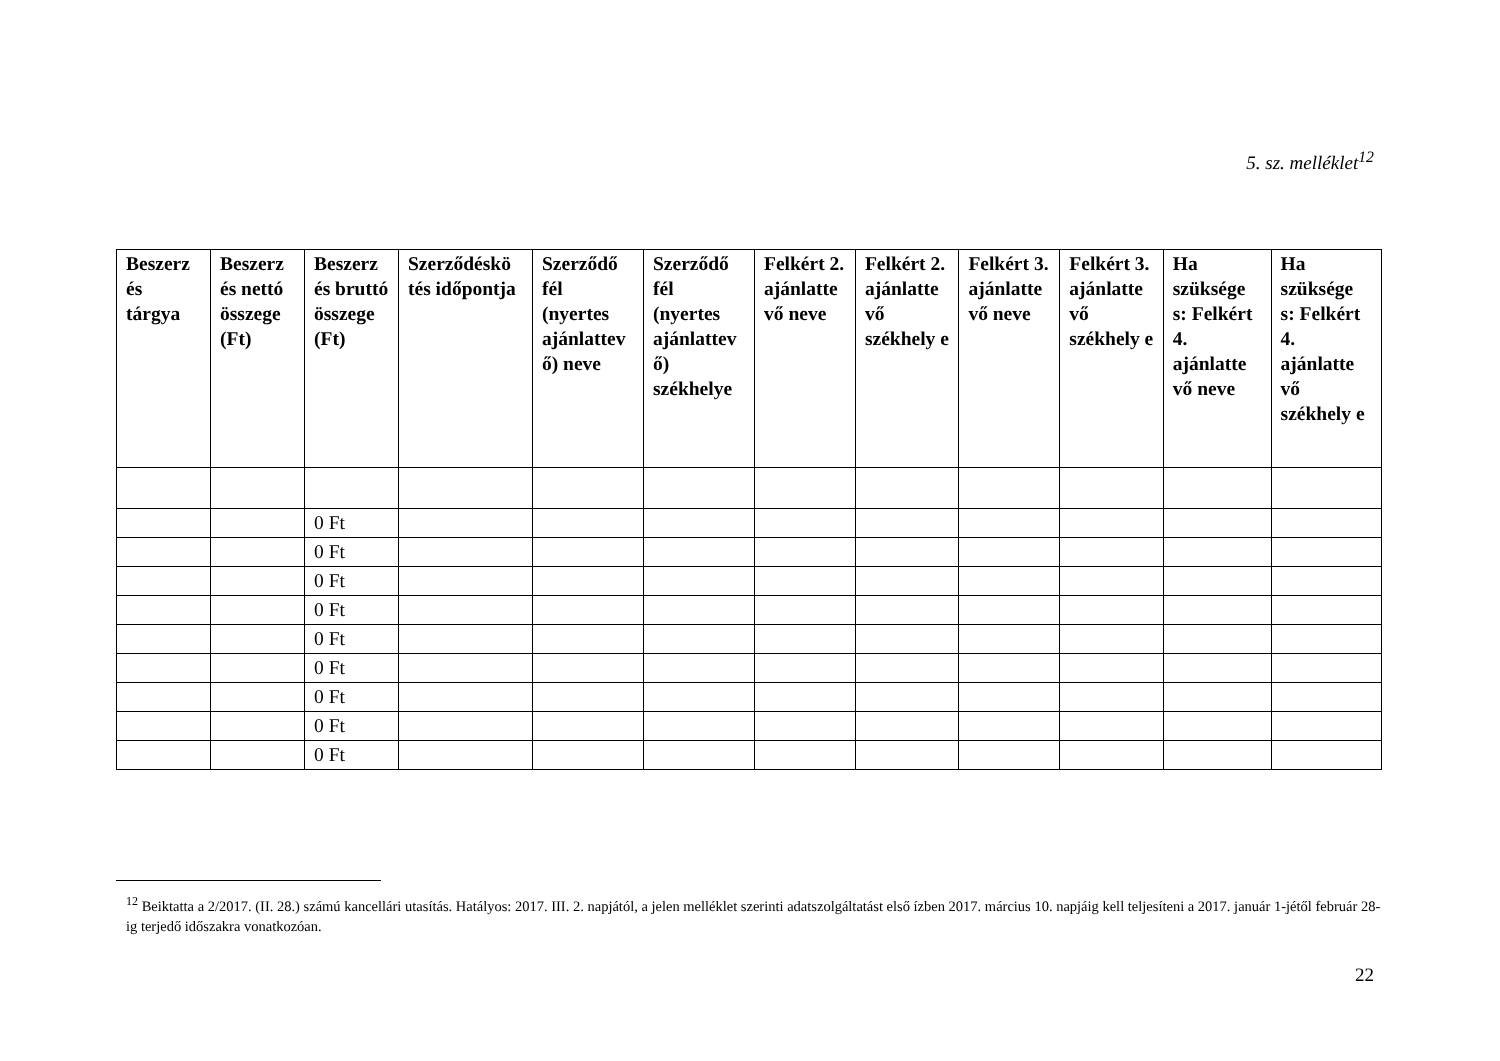5. sz. melléklet<sup>12</sup>
| Beszerz és tárgya | Beszerz és nettó összege (Ft) | Beszerz és bruttó összege (Ft) | Szerződéskö tés időpontja | Szerződő fél (nyertes ajánlattev ő) neve | Szerződő fél (nyertes ajánlattev ő) székhelye | Felkért 2. ajánlatte vő neve | Felkért 2. ajánlatte vő székhely e | Felkért 3. ajánlatte vő neve | Felkért 3. ajánlatte vő székhely e | Ha szüksége s: Felkért 4. ajánlatte vő neve | Ha szüksége s: Felkért 4. ajánlatte vő székhely e |
| --- | --- | --- | --- | --- | --- | --- | --- | --- | --- | --- | --- |
| | | 0 Ft | | | | | | | | | |
| | | 0 Ft | | | | | | | | | |
| | | 0 Ft | | | | | | | | | |
| | | 0 Ft | | | | | | | | | |
| | | 0 Ft | | | | | | | | | |
| | | 0 Ft | | | | | | | | | |
| | | 0 Ft | | | | | | | | | |
| | | 0 Ft | | | | | | | | | |
| | | 0 Ft | | | | | | | | | |
<sup>12</sup> Beiktatta a 2/2017. (II. 28.) számú kancellári utasítás. Hatályos: 2017. III. 2. napjától, a jelen melléklet szerinti adatszolgáltatást első ízben 2017. március 10. napjáig kell teljesíteni a 2017. január 1-jétől február 28-ig terjedő időszakra vonatkozóan.
22